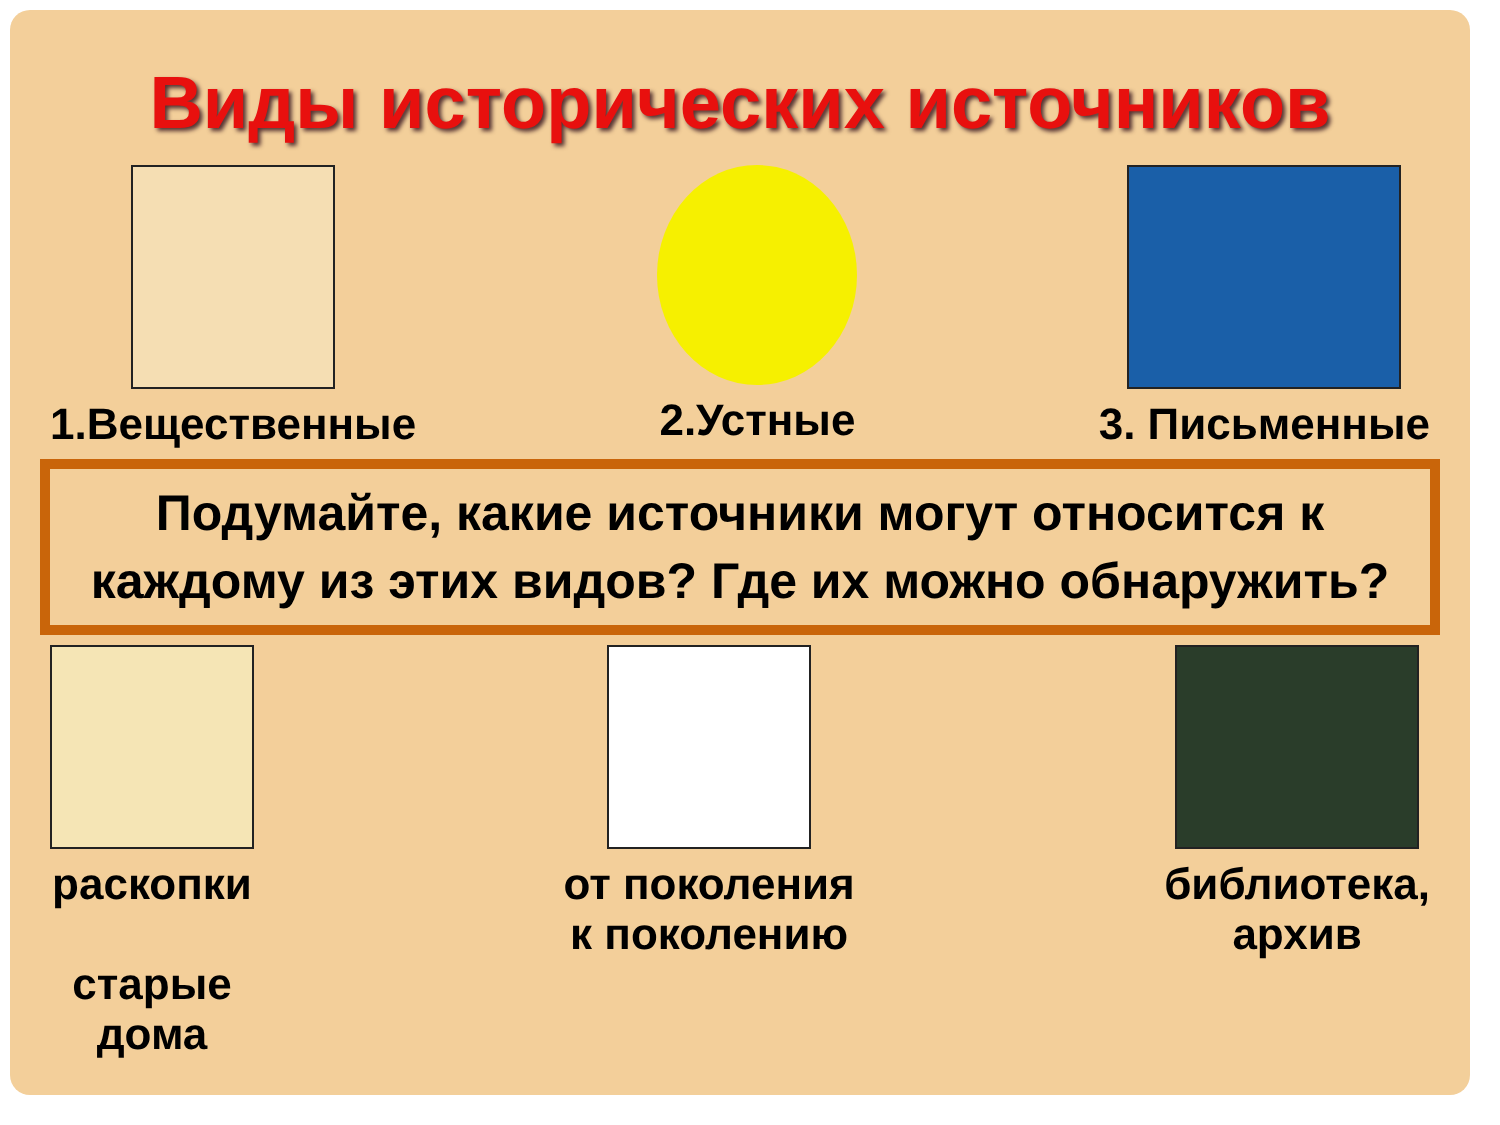Виды исторических источников
1.Вещественные 2.Устные 3. Письменные
Подумайте, какие источники могут относится к каждому из этих видов? Где их можно обнаружить?
раскопки
старые
дома
от поколения
к поколению
библиотека,
архив